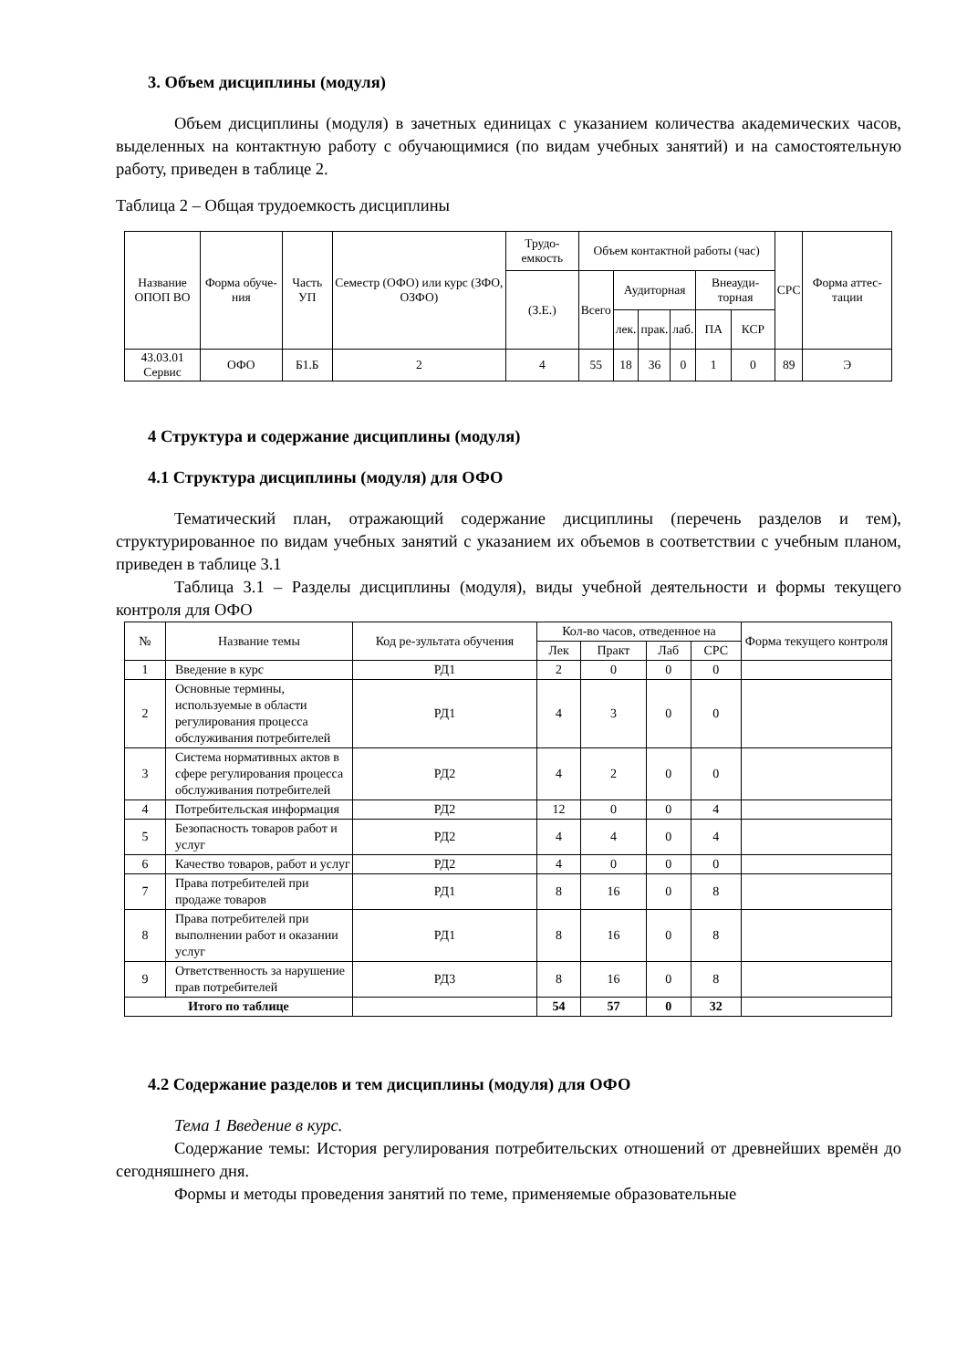3. Объем дисциплины (модуля)
Объем дисциплины (модуля) в зачетных единицах с указанием количества академических часов, выделенных на контактную работу с обучающимися (по видам учебных занятий) и на самостоятельную работу, приведен в таблице 2.
Таблица 2 – Общая трудоемкость дисциплины
| Название ОПОП ВО | Форма обуче-ния | Часть УП | Семестр (ОФО) или курс (ЗФО, ОЗФО) | Трудо-емкость | Объем контактной работы (час) | | | | | | СРС | Форма аттес-тации |
| --- | --- | --- | --- | --- | --- | --- | --- | --- | --- | --- | --- | --- |
| | | | | (З.Е.) | Всего | Аудиторная | | | Внеауди-торная | | | |
| | | | | | | лек. | прак. | лаб. | ПА | КСР | | |
| 43.03.01 Сервис | ОФО | Б1.Б | 2 | 4 | 55 | 18 | 36 | 0 | 1 | 0 | 89 | Э |
4 Структура и содержание дисциплины (модуля)
4.1 Структура дисциплины (модуля) для ОФО
Тематический план, отражающий содержание дисциплины (перечень разделов и тем), структурированное по видам учебных занятий с указанием их объемов в соответствии с учебным планом, приведен в таблице 3.1
Таблица 3.1 – Разделы дисциплины (модуля), виды учебной деятельности и формы текущего контроля для ОФО
| № | Название темы | Код ре-зультата обучения | Кол-во часов, отведенное на | | | | Форма текущего контроля |
| --- | --- | --- | --- | --- | --- | --- | --- |
| | | | Лек | Практ | Лаб | СРС | |
| 1 | Введение в курс | РД1 | 2 | 0 | 0 | 0 | |
| 2 | Основные термины, используемые в области регулирования процесса обслуживания потребителей | РД1 | 4 | 3 | 0 | 0 | |
| 3 | Система нормативных актов в сфере регулирования процесса обслуживания потребителей | РД2 | 4 | 2 | 0 | 0 | |
| 4 | Потребительская информация | РД2 | 12 | 0 | 0 | 4 | |
| 5 | Безопасность товаров работ и услуг | РД2 | 4 | 4 | 0 | 4 | |
| 6 | Качество товаров, работ и услуг | РД2 | 4 | 0 | 0 | 0 | |
| 7 | Права потребителей при продаже товаров | РД1 | 8 | 16 | 0 | 8 | |
| 8 | Права потребителей при выполнении работ и оказании услуг | РД1 | 8 | 16 | 0 | 8 | |
| 9 | Ответственность за нарушение прав потребителей | РД3 | 8 | 16 | 0 | 8 | |
| Итого по таблице | | | 54 | 57 | 0 | 32 | |
4.2 Содержание разделов и тем дисциплины (модуля) для ОФО
Тема 1 Введение в курс.
Содержание темы: История регулирования потребительских отношений от древнейших времён до сегодняшнего дня.
Формы и методы проведения занятий по теме, применяемые образовательные